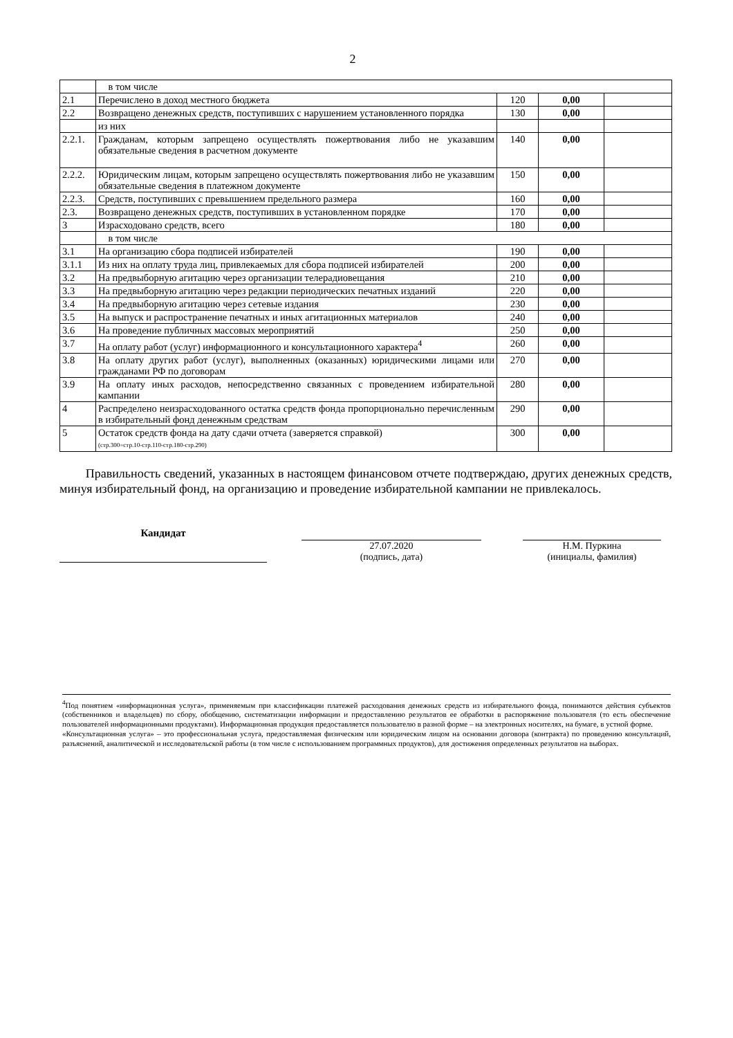2
| | в том числе | | | |
| 2.1 | Перечислено в доход местного бюджета | 120 | 0,00 | |
| 2.2 | Возвращено денежных средств, поступивших с нарушением установленного порядка | 130 | 0,00 | |
| | из них | | | |
| 2.2.1. | Гражданам, которым запрещено осуществлять пожертвования либо не указавшим обязательные сведения в расчетном документе | 140 | 0,00 | |
| 2.2.2. | Юридическим лицам, которым запрещено осуществлять пожертвования либо не указавшим обязательные сведения в платежном документе | 150 | 0,00 | |
| 2.2.3. | Средств, поступивших с превышением предельного размера | 160 | 0,00 | |
| 2.3. | Возвращено денежных средств, поступивших в установленном порядке | 170 | 0,00 | |
| 3 | Израсходовано средств, всего | 180 | 0,00 | |
| | в том числе | | | |
| 3.1 | На организацию сбора подписей избирателей | 190 | 0,00 | |
| 3.1.1 | Из них на оплату труда лиц, привлекаемых для сбора подписей избирателей | 200 | 0,00 | |
| 3.2 | На предвыборную агитацию через организации телерадиовещания | 210 | 0,00 | |
| 3.3 | На предвыборную агитацию через редакции периодических печатных изданий | 220 | 0,00 | |
| 3.4 | На предвыборную агитацию через сетевые издания | 230 | 0,00 | |
| 3.5 | На выпуск и распространение печатных и иных агитационных материалов | 240 | 0,00 | |
| 3.6 | На проведение публичных массовых мероприятий | 250 | 0,00 | |
| 3.7 | На оплату работ (услуг) информационного и консультационного характера<sup>4</sup> | 260 | 0,00 | |
| 3.8 | На оплату других работ (услуг), выполненных (оказанных) юридическими лицами или гражданами РФ по договорам | 270 | 0,00 | |
| 3.9 | На оплату иных расходов, непосредственно связанных с проведением избирательной кампании | 280 | 0,00 | |
| 4 | Распределено неизрасходованного остатка средств фонда пропорционально перечисленным в избирательный фонд денежным средствам | 290 | 0,00 | |
| 5 | Остаток средств фонда на дату сдачи отчета (заверяется справкой) (стр.300=стр.10-стр.110-стр.180-стр.290) | 300 | 0,00 | |
Правильность сведений, указанных в настоящем финансовом отчете подтверждаю, других денежных средств, минуя избирательный фонд, на организацию и проведение избирательной кампании не привлекалось.
Кандидат
27.07.2020
(подпись, дата)
Н.М. Пуркина
(инициалы, фамилия)
<sup>4</sup> Под понятием «информационная услуга», применяемым при классификации платежей расходования денежных средств из избирательного фонда, понимаются действия субъектов (собственников и владельцев) по сбору, обобщению, систематизации информации и предоставлению результатов ее обработки в распоряжение пользователя (то есть обеспечение пользователей информационными продуктами). Информационная продукция предоставляется пользователю в разной форме – на электронных носителях, на бумаге, в устной форме.
«Консультационная услуга» – это профессиональная услуга, предоставляемая физическим или юридическим лицом на основании договора (контракта) по проведению консультаций, разъяснений, аналитической и исследовательской работы (в том числе с использованием программных продуктов), для достижения определенных результатов на выборах.